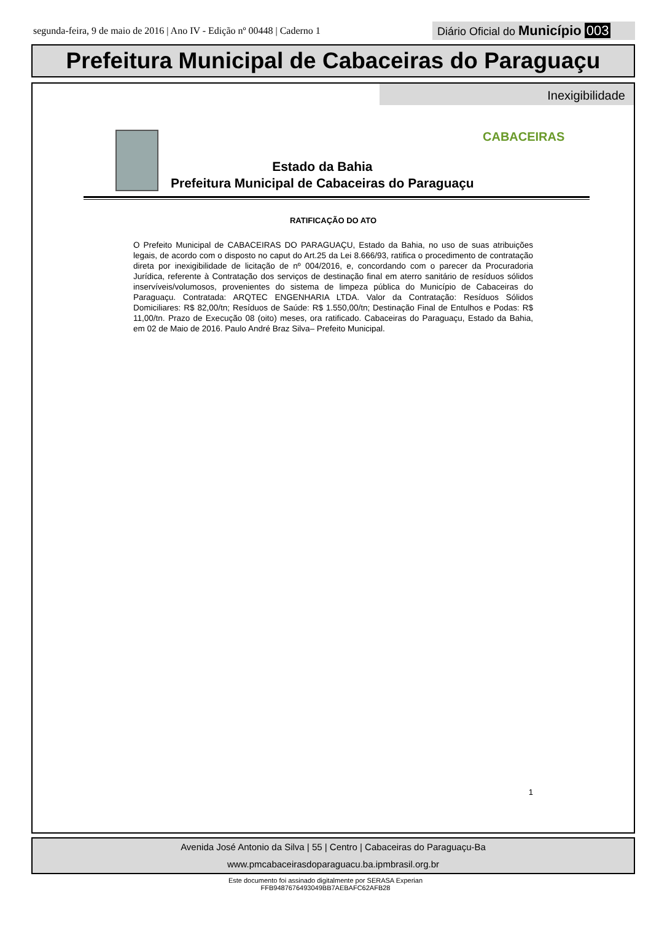segunda-feira, 9 de maio de 2016 | Ano IV - Edição nº 00448 | Caderno 1
Diário Oficial do Município 003
Prefeitura Municipal de Cabaceiras do Paraguaçu
Inexigibilidade
Estado da Bahia
Prefeitura Municipal de Cabaceiras do Paraguaçu
CABACEIRAS
RATIFICAÇÃO DO ATO
O Prefeito Municipal de CABACEIRAS DO PARAGUAÇU, Estado da Bahia, no uso de suas atribuições legais, de acordo com o disposto no caput do Art.25 da Lei 8.666/93, ratifica o procedimento de contratação direta por inexigibilidade de licitação de nº 004/2016, e, concordando com o parecer da Procuradoria Jurídica, referente à Contratação dos serviços de destinação final em aterro sanitário de resíduos sólidos inservíveis/volumosos, provenientes do sistema de limpeza pública do Município de Cabaceiras do Paraguaçu. Contratada: ARQTEC ENGENHARIA LTDA. Valor da Contratação: Resíduos Sólidos Domiciliares: R$ 82,00/tn; Resíduos de Saúde: R$ 1.550,00/tn; Destinação Final de Entulhos e Podas: R$ 11,00/tn. Prazo de Execução 08 (oito) meses, ora ratificado. Cabaceiras do Paraguaçu, Estado da Bahia, em 02 de Maio de 2016. Paulo André Braz Silva– Prefeito Municipal.
1
Avenida José Antonio da Silva | 55 | Centro | Cabaceiras do Paraguaçu-Ba
www.pmcabaceirasdoparaguacu.ba.ipmbrasil.org.br
Este documento foi assinado digitalmente por SERASA Experian
FFB9487676493049BB7AEBAFC62AFB28